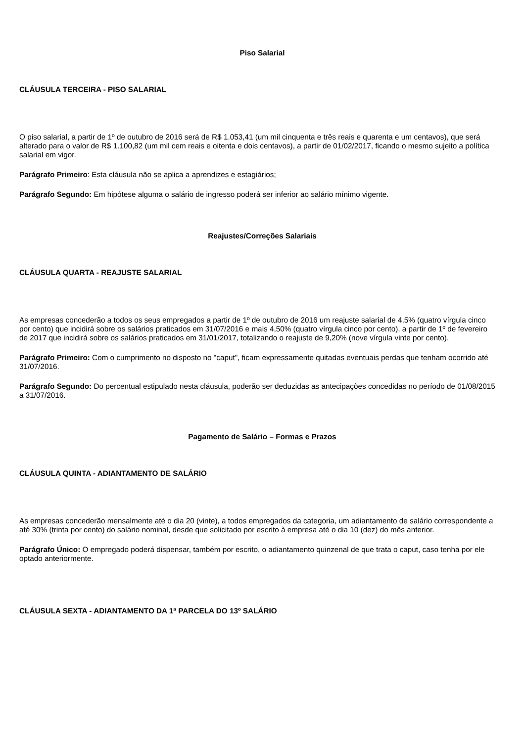Piso Salarial
CLÁUSULA TERCEIRA - PISO SALARIAL
O piso salarial, a partir de 1º de outubro de 2016 será de R$ 1.053,41 (um mil cinquenta e três reais e quarenta e um centavos), que será alterado para o valor de R$ 1.100,82 (um mil cem reais e oitenta e dois centavos), a partir de 01/02/2017, ficando o mesmo sujeito a política salarial em vigor.
Parágrafo Primeiro: Esta cláusula não se aplica a aprendizes e estagiários;
Parágrafo Segundo: Em hipótese alguma o salário de ingresso poderá ser inferior ao salário mínimo vigente.
Reajustes/Correções Salariais
CLÁUSULA QUARTA - REAJUSTE SALARIAL
As empresas concederão a todos os seus empregados a partir de 1º de outubro de 2016 um reajuste salarial de 4,5% (quatro vírgula cinco por cento) que incidirá sobre os salários praticados em 31/07/2016 e mais 4,50% (quatro vírgula cinco por cento), a partir de 1º de fevereiro de 2017 que incidirá sobre os salários praticados em 31/01/2017, totalizando o reajuste de 9,20% (nove vírgula vinte por cento).
Parágrafo Primeiro: Com o cumprimento no disposto no "caput", ficam expressamente quitadas eventuais perdas que tenham ocorrido até 31/07/2016.
Parágrafo Segundo: Do percentual estipulado nesta cláusula, poderão ser deduzidas as antecipações concedidas no período de 01/08/2015 a 31/07/2016.
Pagamento de Salário – Formas e Prazos
CLÁUSULA QUINTA - ADIANTAMENTO DE SALÁRIO
As empresas concederão mensalmente até o dia 20 (vinte), a todos empregados da categoria, um adiantamento de salário correspondente a até 30% (trinta por cento) do salário nominal, desde que solicitado por escrito à empresa até o dia 10 (dez) do mês anterior.
Parágrafo Único: O empregado poderá dispensar, também por escrito, o adiantamento quinzenal de que trata o caput, caso tenha por ele optado anteriormente.
CLÁUSULA SEXTA - ADIANTAMENTO DA 1ª PARCELA DO 13º SALÁRIO